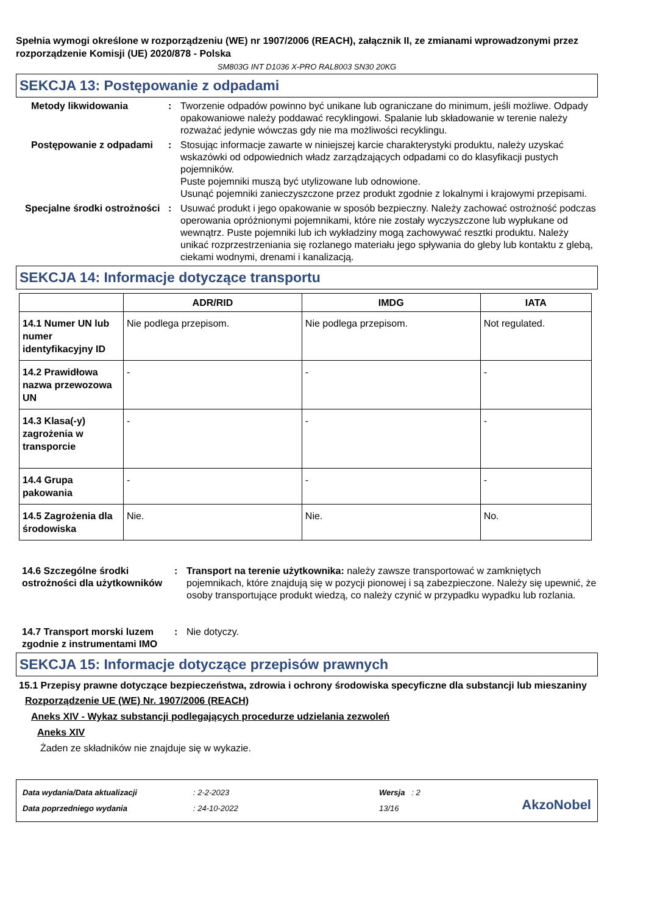Spełnia wymogi określone w rozporządzeniu (WE) nr 1907/2006 (REACH), załącznik II, ze zmianami wprowadzonymi przez rozporządzenie Komisji (UE) 2020/878 - Polska
SM803G INT D1036 X-PRO RAL8003 SN30 20KG
SEKCJA 13: Postępowanie z odpadami
Metody likwidowania : Tworzenie odpadów powinno być unikane lub ograniczane do minimum, jeśli możliwe. Odpady opakowaniowe należy poddawać recyklingowi. Spalanie lub składowanie w terenie należy rozważać jedynie wówczas gdy nie ma możliwości recyklingu.
Postępowanie z odpadami : Stosując informacje zawarte w niniejszej karcie charakterystyki produktu, należy uzyskać wskazówki od odpowiednich władz zarządzających odpadami co do klasyfikacji pustych pojemników.
Puste pojemniki muszą być utylizowane lub odnowione.
Usunąć pojemniki zanieczyszczone przez produkt zgodnie z lokalnymi i krajowymi przepisami.
Specjalne środki ostrożności
: Usuwać produkt i jego opakowanie w sposób bezpieczny. Należy zachować ostrożność podczas operowania opróżnionymi pojemnikami, które nie zostały wyczyszczone lub wypłukane od wewnątrz. Puste pojemniki lub ich wykładziny mogą zachowywać resztki produktu. Należy unikać rozprzestrzeniania się rozlanego materiału jego spływania do gleby lub kontaktu z glebą, ciekami wodnymi, drenami i kanalizacją.
SEKCJA 14: Informacje dotyczące transportu
| | ADR/RID | IMDG | IATA |
| --- | --- | --- | --- |
| 14.1 Numer UN lub numer identyfikacyjny ID | Nie podlega przepisom. | Nie podlega przepisom. | Not regulated. |
| 14.2 Prawidłowa nazwa przewozowa UN | - | - | - |
| 14.3 Klasa(-y) zagrożenia w transporcie | - | - | - |
| 14.4 Grupa pakowania | - | - | - |
| 14.5 Zagrożenia dla środowiska | Nie. | Nie. | No. |
14.6 Szczególne środki ostrożności dla użytkowników
: Transport na terenie użytkownika: należy zawsze transportować w zamkniętych pojemnikach, które znajdują się w pozycji pionowej i są zabezpieczone. Należy się upewnić, że osoby transportujące produkt wiedzą, co należy czynić w przypadku wypadku lub rozlania.
14.7 Transport morski luzem zgodnie z instrumentami IMO
: Nie dotyczy.
SEKCJA 15: Informacje dotyczące przepisów prawnych
15.1 Przepisy prawne dotyczące bezpieczeństwa, zdrowia i ochrony środowiska specyficzne dla substancji lub mieszaniny
Rozporządzenie UE (WE) Nr. 1907/2006 (REACH)
Aneks XIV - Wykaz substancji podlegających procedurze udzielania zezwoleń
Aneks XIV
Żaden ze składników nie znajduje się w wykazie.
Data wydania/Data aktualizacji
Data poprzedniego wydania
: 2-2-2023
: 24-10-2022
Wersja : 2
13/16
AkzoNobel